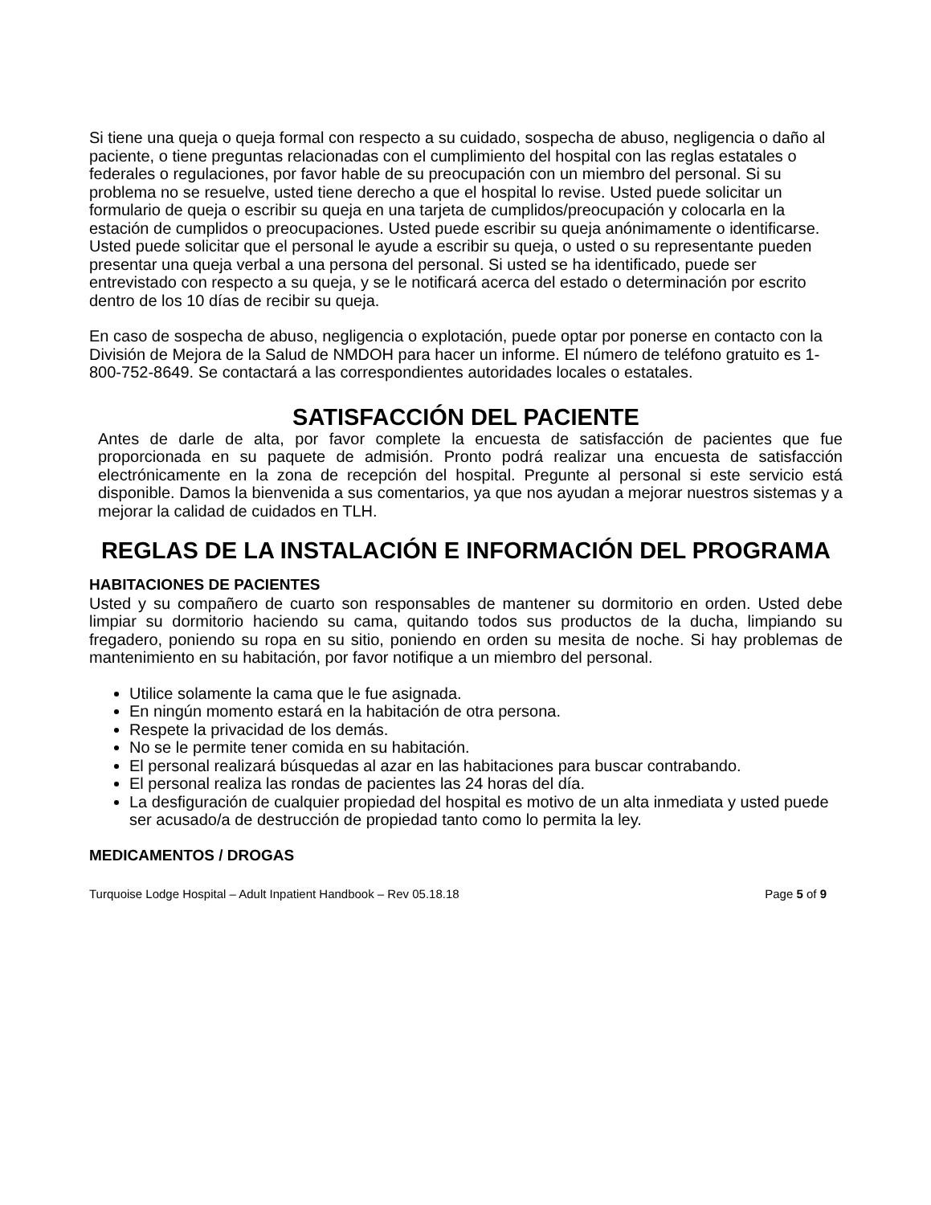Si tiene una queja o queja formal con respecto a su cuidado, sospecha de abuso, negligencia o daño al paciente, o tiene preguntas relacionadas con el cumplimiento del hospital con las reglas estatales o federales o regulaciones, por favor hable de su preocupación con un miembro del personal. Si su problema no se resuelve, usted tiene derecho a que el hospital lo revise. Usted puede solicitar un formulario de queja o escribir su queja en una tarjeta de cumplidos/preocupación y colocarla en la estación de cumplidos o preocupaciones. Usted puede escribir su queja anónimamente o identificarse. Usted puede solicitar que el personal le ayude a escribir su queja, o usted o su representante pueden presentar una queja verbal a una persona del personal. Si usted se ha identificado, puede ser entrevistado con respecto a su queja, y se le notificará acerca del estado o determinación por escrito dentro de los 10 días de recibir su queja.
En caso de sospecha de abuso, negligencia o explotación, puede optar por ponerse en contacto con la División de Mejora de la Salud de NMDOH para hacer un informe. El número de teléfono gratuito es 1-800-752-8649. Se contactará a las correspondientes autoridades locales o estatales.
SATISFACCIÓN DEL PACIENTE
Antes de darle de alta, por favor complete la encuesta de satisfacción de pacientes que fue proporcionada en su paquete de admisión. Pronto podrá realizar una encuesta de satisfacción electrónicamente en la zona de recepción del hospital. Pregunte al personal si este servicio está disponible. Damos la bienvenida a sus comentarios, ya que nos ayudan a mejorar nuestros sistemas y a mejorar la calidad de cuidados en TLH.
REGLAS DE LA INSTALACIÓN E INFORMACIÓN DEL PROGRAMA
HABITACIONES DE PACIENTES
Usted y su compañero de cuarto son responsables de mantener su dormitorio en orden. Usted debe limpiar su dormitorio haciendo su cama, quitando todos sus productos de la ducha, limpiando su fregadero, poniendo su ropa en su sitio, poniendo en orden su mesita de noche. Si hay problemas de mantenimiento en su habitación, por favor notifique a un miembro del personal.
Utilice solamente la cama que le fue asignada.
En ningún momento estará en la habitación de otra persona.
Respete la privacidad de los demás.
No se le permite tener comida en su habitación.
El personal realizará búsquedas al azar en las habitaciones para buscar contrabando.
El personal realiza las rondas de pacientes las 24 horas del día.
La desfiguración de cualquier propiedad del hospital es motivo de un alta inmediata y usted puede ser acusado/a de destrucción de propiedad tanto como lo permita la ley.
MEDICAMENTOS / DROGAS
Turquoise Lodge Hospital – Adult Inpatient Handbook – Rev 05.18.18 Page 5 of 9